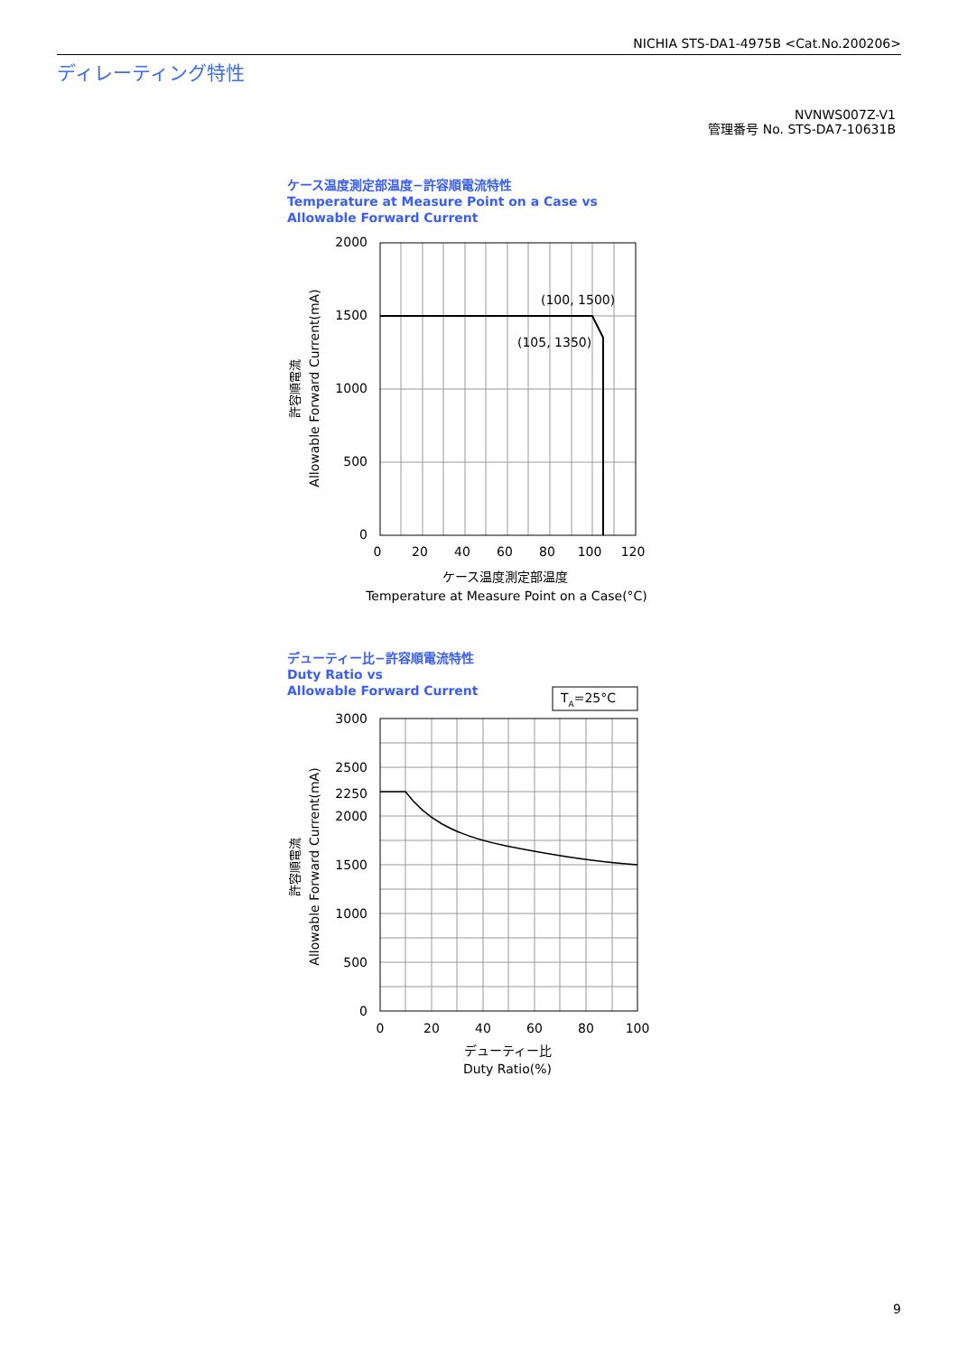NICHIA STS-DA1-4975B <Cat.No.200206>
ディレーティング特性
NVNWS007Z-V1
管理番号 No. STS-DA7-10631B
ケース温度測定部温度−許容順電流特性
Temperature at Measure Point on a Case vs
Allowable Forward Current
デューティー比−許容順電流特性
Duty Ratio vs
Allowable Forward Current
TA=25°C
2000
1500
1000
500
0
3000
2500
2250
2000
1500
1000
500
0
0
20
40
60
80
100
120
0
20
40
60
80
100
ケース温度測定部温度
Temperature at Measure Point on a Case(°C)
デューティー比
Duty Ratio(%)
(100, 1500)
(105, 1350)
許容順電流
Allowable Forward Current(mA)
許容順電流
Allowable Forward Current(mA)
9